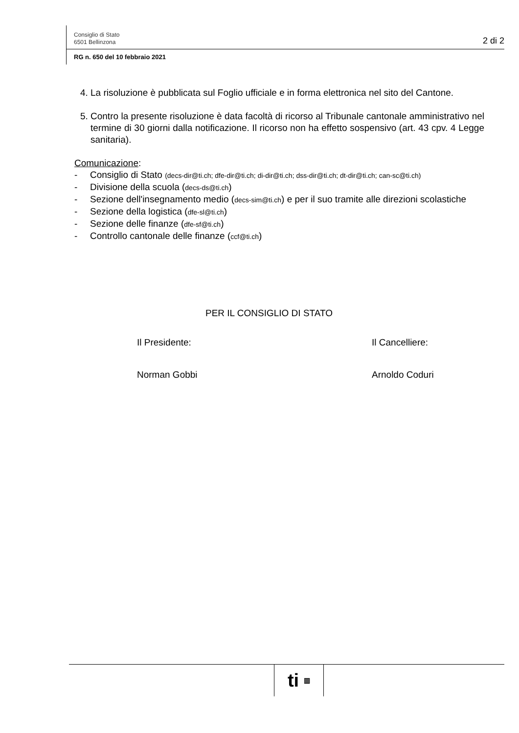Consiglio di Stato
6501 Bellinzona
2 di 2
RG n. 650 del 10 febbraio 2021
4. La risoluzione è pubblicata sul Foglio ufficiale e in forma elettronica nel sito del Cantone.
5. Contro la presente risoluzione è data facoltà di ricorso al Tribunale cantonale amministrativo nel termine di 30 giorni dalla notificazione. Il ricorso non ha effetto sospensivo (art. 43 cpv. 4 Legge sanitaria).
Comunicazione:
- Consiglio di Stato (decs-dir@ti.ch; dfe-dir@ti.ch; di-dir@ti.ch; dss-dir@ti.ch; dt-dir@ti.ch; can-sc@ti.ch)
- Divisione della scuola (decs-ds@ti.ch)
- Sezione dell'insegnamento medio (decs-sim@ti.ch) e per il suo tramite alle direzioni scolastiche
- Sezione della logistica (dfe-sl@ti.ch)
- Sezione delle finanze (dfe-sf@ti.ch)
- Controllo cantonale delle finanze (ccf@ti.ch)
PER IL CONSIGLIO DI STATO
Il Presidente:
Norman Gobbi
Il Cancelliere:
Arnoldo Coduri
ti ▥